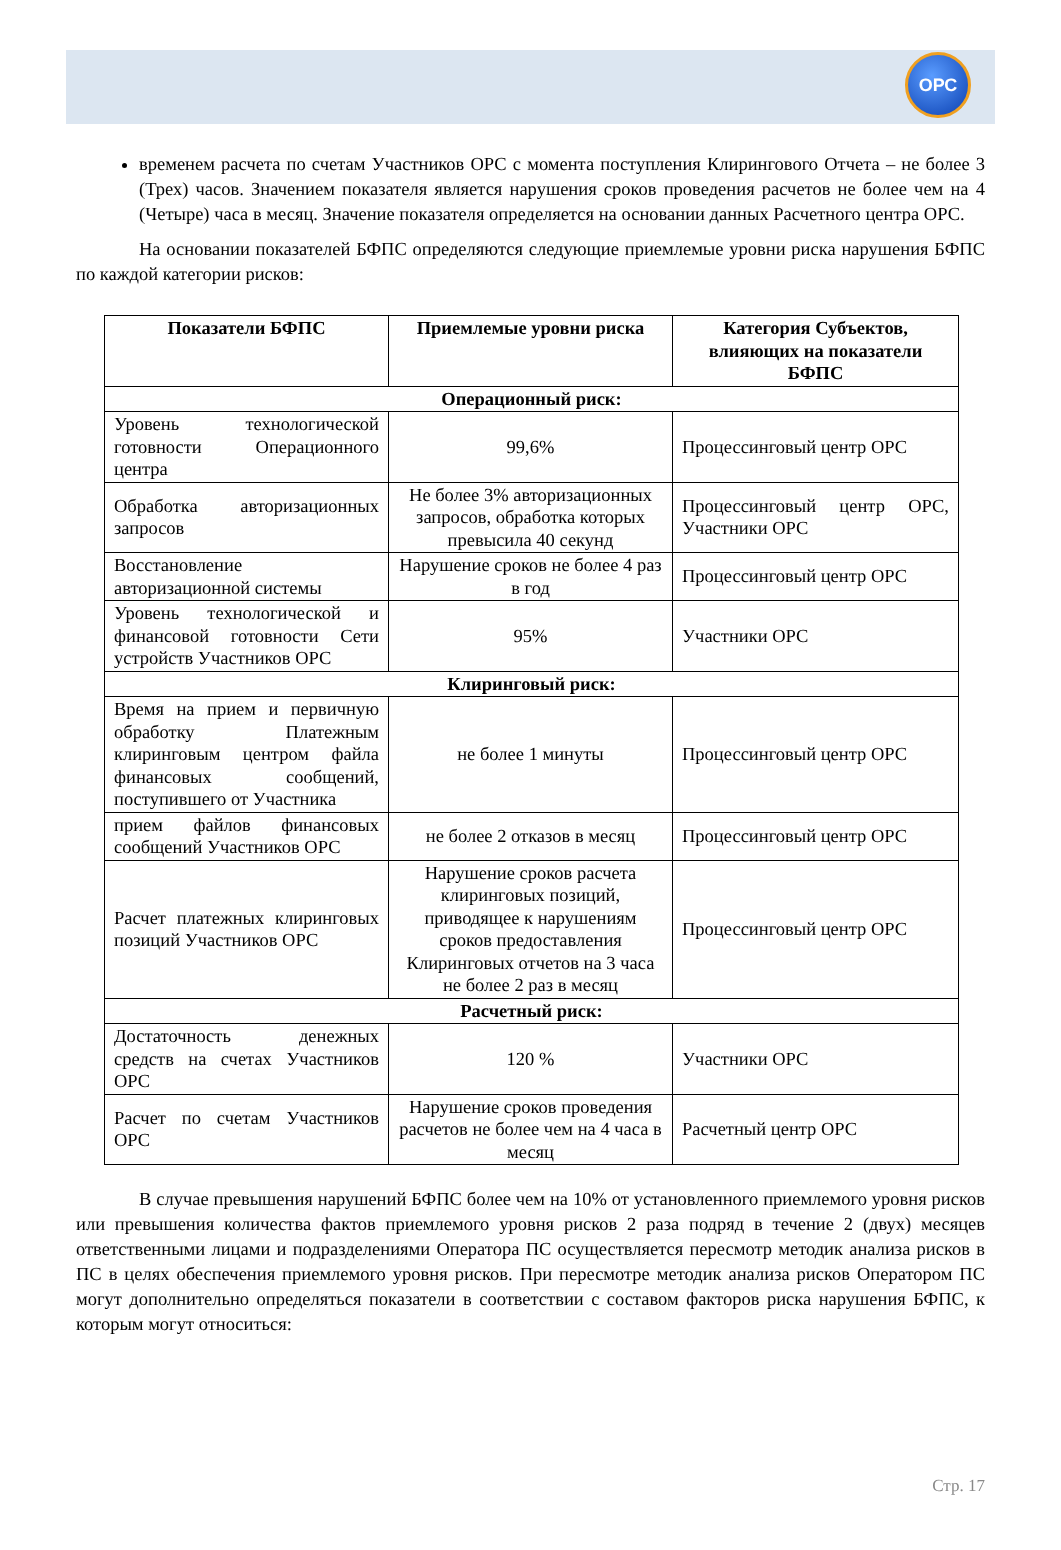ОРС
временем расчета по счетам Участников ОРС с момента поступления Клирингового Отчета – не более 3 (Трех) часов. Значением показателя является нарушения сроков проведения расчетов не более чем на 4 (Четыре) часа в месяц. Значение показателя определяется на основании данных Расчетного центра ОРС.
На основании показателей БФПС определяются следующие приемлемые уровни риска нарушения БФПС по каждой категории рисков:
| Показатели БФПС | Приемлемые уровни риска | Категория Субъектов, влияющих на показатели БФПС |
| --- | --- | --- |
| Операционный риск: | | |
| Уровень технологической готовности Операционного центра | 99,6% | Процессинговый центр ОРС |
| Обработка авторизационных запросов | Не более 3% авторизационных запросов, обработка которых превысила 40 секунд | Процессинговый центр ОРС, Участники ОРС |
| Восстановление авторизационной системы | Нарушение сроков не более 4 раз в год | Процессинговый центр ОРС |
| Уровень технологической и финансовой готовности Сети устройств Участников ОРС | 95% | Участники ОРС |
| Клиринговый риск: | | |
| Время на прием и первичную обработку Платежным клиринговым центром файла финансовых сообщений, поступившего от Участника | не более 1 минуты | Процессинговый центр ОРС |
| прием файлов финансовых сообщений Участников ОРС | не более 2 отказов в месяц | Процессинговый центр ОРС |
| Расчет платежных клиринговых позиций Участников ОРС | Нарушение сроков расчета клиринговых позиций, приводящее к нарушениям сроков предоставления Клиринговых отчетов на 3 часа не более 2 раз в месяц | Процессинговый центр ОРС |
| Расчетный риск: | | |
| Достаточность денежных средств на счетах Участников ОРС | 120 % | Участники ОРС |
| Расчет по счетам Участников ОРС | Нарушение сроков проведения расчетов не более чем на 4 часа в месяц | Расчетный центр ОРС |
В случае превышения нарушений БФПС более чем на 10% от установленного приемлемого уровня рисков или превышения количества фактов приемлемого уровня рисков 2 раза подряд в течение 2 (двух) месяцев ответственными лицами и подразделениями Оператора ПС осуществляется пересмотр методик анализа рисков в ПС в целях обеспечения приемлемого уровня рисков. При пересмотре методик анализа рисков Оператором ПС могут дополнительно определяться показатели в соответствии с составом факторов риска нарушения БФПС, к которым могут относиться:
Стр. 17